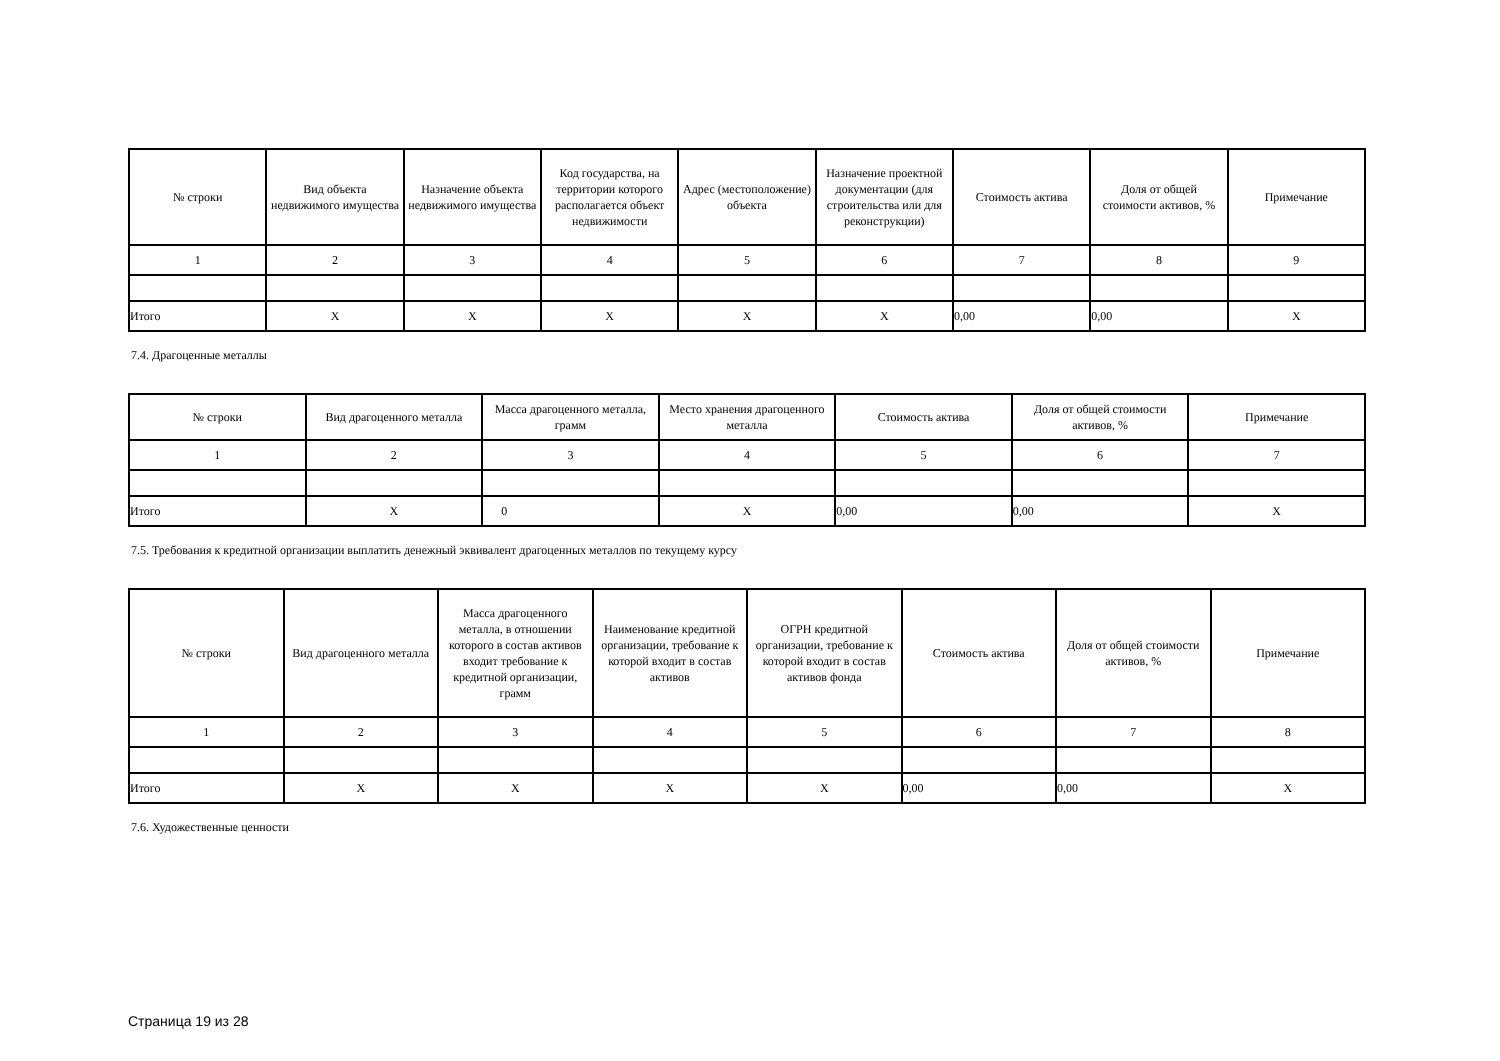| № строки | Вид объекта недвижимого имущества | Назначение объекта недвижимого имущества | Код государства, на территории которого располагается объект недвижимости | Адрес (местоположение) объекта | Назначение проектной документации (для строительства или для реконструкции) | Стоимость актива | Доля от общей стоимости активов, % | Примечание |
| --- | --- | --- | --- | --- | --- | --- | --- | --- |
| 1 | 2 | 3 | 4 | 5 | 6 | 7 | 8 | 9 |
| Итого | X | X | X | X | X | 0,00 | 0,00 | X |
7.4. Драгоценные металлы
| № строки | Вид драгоценного металла | Масса драгоценного металла, грамм | Место хранения драгоценного металла | Стоимость актива | Доля от общей стоимости активов, % | Примечание |
| --- | --- | --- | --- | --- | --- | --- |
| 1 | 2 | 3 | 4 | 5 | 6 | 7 |
| Итого | X | 0 | X | 0,00 | 0,00 | X |
7.5. Требования к кредитной организации выплатить денежный эквивалент драгоценных металлов по текущему курсу
| № строки | Вид драгоценного металла | Масса драгоценного металла, в отношении которого в состав активов входит требование к кредитной организации, грамм | Наименование кредитной организации, требование к которой входит в состав активов | ОГРН кредитной организации, требование к которой входит в состав активов фонда | Стоимость актива | Доля от общей стоимости активов, % | Примечание |
| --- | --- | --- | --- | --- | --- | --- | --- |
| 1 | 2 | 3 | 4 | 5 | 6 | 7 | 8 |
| Итого | X | X | X | X | 0,00 | 0,00 | X |
7.6. Художественные ценности
Страница 19 из 28